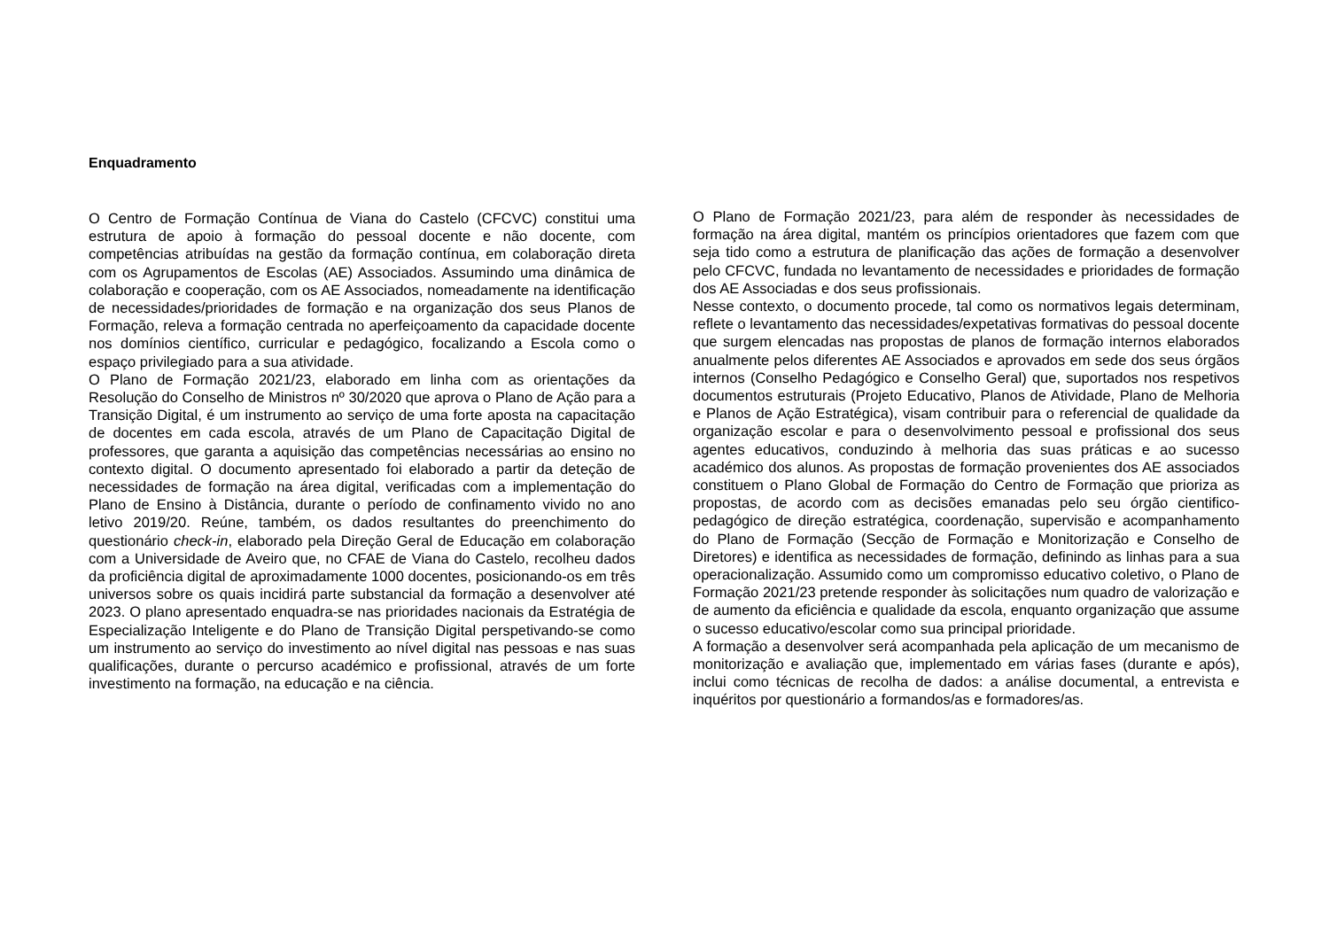Enquadramento
O Centro de Formação Contínua de Viana do Castelo (CFCVC) constitui uma estrutura de apoio à formação do pessoal docente e não docente, com competências atribuídas na gestão da formação contínua, em colaboração direta com os Agrupamentos de Escolas (AE) Associados. Assumindo uma dinâmica de colaboração e cooperação, com os AE Associados, nomeadamente na identificação de necessidades/prioridades de formação e na organização dos seus Planos de Formação, releva a formação centrada no aperfeiçoamento da capacidade docente nos domínios científico, curricular e pedagógico, focalizando a Escola como o espaço privilegiado para a sua atividade.
O Plano de Formação 2021/23, elaborado em linha com as orientações da Resolução do Conselho de Ministros nº 30/2020 que aprova o Plano de Ação para a Transição Digital, é um instrumento ao serviço de uma forte aposta na capacitação de docentes em cada escola, através de um Plano de Capacitação Digital de professores, que garanta a aquisição das competências necessárias ao ensino no contexto digital. O documento apresentado foi elaborado a partir da deteção de necessidades de formação na área digital, verificadas com a implementação do Plano de Ensino à Distância, durante o período de confinamento vivido no ano letivo 2019/20. Reúne, também, os dados resultantes do preenchimento do questionário check-in, elaborado pela Direção Geral de Educação em colaboração com a Universidade de Aveiro que, no CFAE de Viana do Castelo, recolheu dados da proficiência digital de aproximadamente 1000 docentes, posicionando-os em três universos sobre os quais incidirá parte substancial da formação a desenvolver até 2023. O plano apresentado enquadra-se nas prioridades nacionais da Estratégia de Especialização Inteligente e do Plano de Transição Digital perspetivando-se como um instrumento ao serviço do investimento ao nível digital nas pessoas e nas suas qualificações, durante o percurso académico e profissional, através de um forte investimento na formação, na educação e na ciência.
O Plano de Formação 2021/23, para além de responder às necessidades de formação na área digital, mantém os princípios orientadores que fazem com que seja tido como a estrutura de planificação das ações de formação a desenvolver pelo CFCVC, fundada no levantamento de necessidades e prioridades de formação dos AE Associadas e dos seus profissionais.
Nesse contexto, o documento procede, tal como os normativos legais determinam, reflete o levantamento das necessidades/expetativas formativas do pessoal docente que surgem elencadas nas propostas de planos de formação internos elaborados anualmente pelos diferentes AE Associados e aprovados em sede dos seus órgãos internos (Conselho Pedagógico e Conselho Geral) que, suportados nos respetivos documentos estruturais (Projeto Educativo, Planos de Atividade, Plano de Melhoria e Planos de Ação Estratégica), visam contribuir para o referencial de qualidade da organização escolar e para o desenvolvimento pessoal e profissional dos seus agentes educativos, conduzindo à melhoria das suas práticas e ao sucesso académico dos alunos. As propostas de formação provenientes dos AE associados constituem o Plano Global de Formação do Centro de Formação que prioriza as propostas, de acordo com as decisões emanadas pelo seu órgão cientifico-pedagógico de direção estratégica, coordenação, supervisão e acompanhamento do Plano de Formação (Secção de Formação e Monitorização e Conselho de Diretores) e identifica as necessidades de formação, definindo as linhas para a sua operacionalização. Assumido como um compromisso educativo coletivo, o Plano de Formação 2021/23 pretende responder às solicitações num quadro de valorização e de aumento da eficiência e qualidade da escola, enquanto organização que assume o sucesso educativo/escolar como sua principal prioridade.
A formação a desenvolver será acompanhada pela aplicação de um mecanismo de monitorização e avaliação que, implementado em várias fases (durante e após), inclui como técnicas de recolha de dados: a análise documental, a entrevista e inquéritos por questionário a formandos/as e formadores/as.